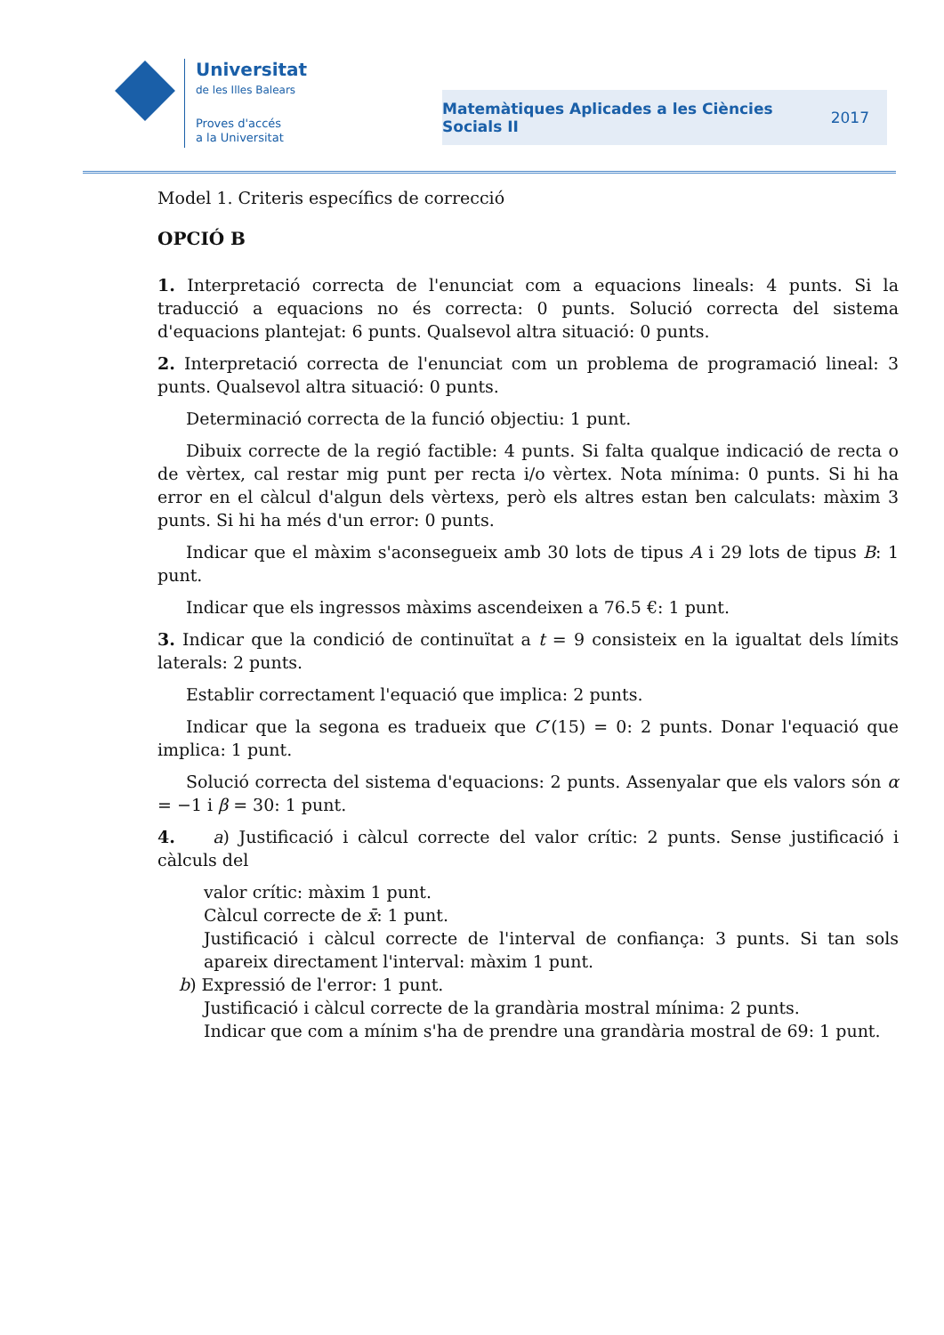Universitat
de les Illes Balears
Proves d'accés
a la Universitat
Matemàtiques Aplicades a les Ciències
Socials II
2017
Model 1. Criteris específics de correcció
OPCIÓ B
1. Interpretació correcta de l'enunciat com a equacions lineals: 4 punts. Si la traducció a equacions no és correcta: 0 punts. Solució correcta del sistema d'equacions plantejat: 6 punts. Qualsevol altra situació: 0 punts.
2. Interpretació correcta de l'enunciat com un problema de programació lineal: 3 punts. Qualsevol altra situació: 0 punts.
Determinació correcta de la funció objectiu: 1 punt.
Dibuix correcte de la regió factible: 4 punts. Si falta qualque indicació de recta o de vèrtex, cal restar mig punt per recta i/o vèrtex. Nota mínima: 0 punts. Si hi ha error en el càlcul d'algun dels vèrtexs, però els altres estan ben calculats: màxim 3 punts. Si hi ha més d'un error: 0 punts.
Indicar que el màxim s'aconsegueix amb 30 lots de tipus A i 29 lots de tipus B: 1 punt.
Indicar que els ingressos màxims ascendeixen a 76.5 €: 1 punt.
3. Indicar que la condició de continuïtat a t = 9 consisteix en la igualtat dels límits laterals: 2 punts.
Establir correctament l'equació que implica: 2 punts.
Indicar que la segona es tradueix que C′(15) = 0: 2 punts. Donar l'equació que implica: 1 punt.
Solució correcta del sistema d'equacions: 2 punts. Assenyalar que els valors són α = −1 i β = 30: 1 punt.
4. a) Justificació i càlcul correcte del valor crític: 2 punts. Sense justificació i càlculs del
valor crític: màxim 1 punt.
Càlcul correcte de x̄: 1 punt.
Justificació i càlcul correcte de l'interval de confiança: 3 punts. Si tan sols apareix directament l'interval: màxim 1 punt.
b) Expressió de l'error: 1 punt.
Justificació i càlcul correcte de la grandària mostral mínima: 2 punts.
Indicar que com a mínim s'ha de prendre una grandària mostral de 69: 1 punt.